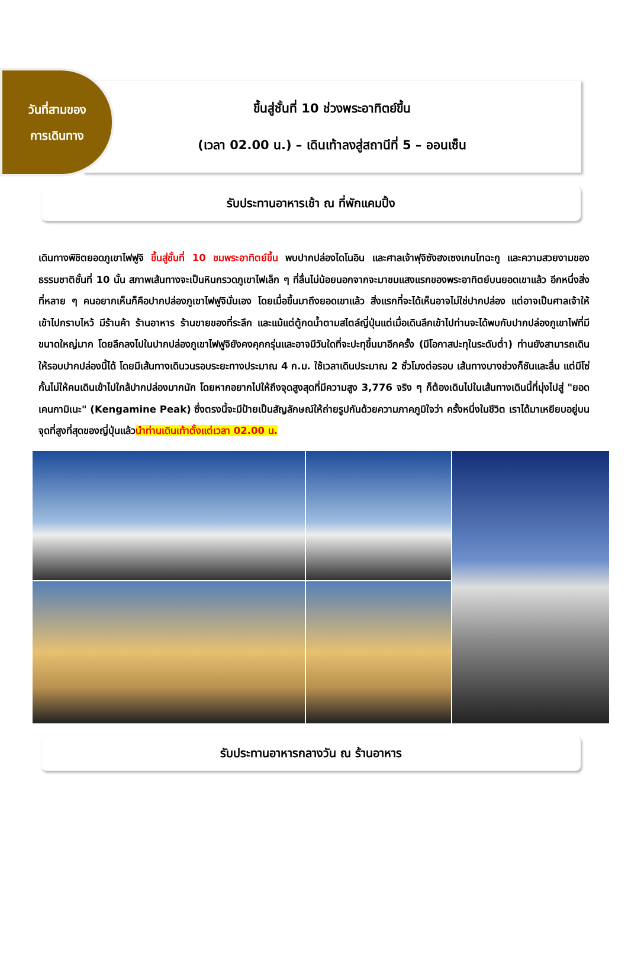ขึ้นสู่ชั้นที่ 10 ช่วงพระอาทิตย์ขึ้น
(เวลา 02.00 น.) – เดินเท้าลงสู่สถานีที่ 5 – ออนเซ็น
วันที่สามของ
การเดินทาง
รับประทานอาหารเช้า ณ ที่พักแคมปิ้ง
เดินทางพิชิตยอดภูเขาไฟฟูจิ ขึ้นสู่ชั้นที่ 10 ชมพระอาทิตย์ขึ้น พบปากปล่องไดโนอิน และศาลเจ้าฟุจิซังฮงเซงเกนไทฉะกู และความสวยงามของธรรมชาติชั้นที่ 10 นั้น สภาพเส้นทางจะเป็นหินกรวดภูเขาไฟเล็ก ๆ ที่ลื่นไม่น้อยนอกจากจะมาชมแสงแรกของพระอาทิตย์บนยอดเขาแล้ว อีกหนึ่งสิ่งที่หลาย ๆ คนอยากเห็นก็คือปากปล่องภูเขาไฟฟูจินั่นเอง โดยเมื่อขึ้นมาถึงยอดเขาแล้ว สิ่งแรกที่จะได้เห็นอาจไม่ใช่ปากปล่อง แต่อาจเป็นศาลเจ้าให้เข้าไปกราบไหว้ มีร้านค้า ร้านอาหาร ร้านขายของที่ระลึก และแม้แต่ตู้กดน้ำตามสไตล์ญี่ปุ่นแต่เมื่อเดินลึกเข้าไปท่านจะได้พบกับปากปล่องภูเขาไฟที่มีขนาดใหญ่มาก โดยลึกลงไปในปากปล่องภูเขาไฟฟูจิยังคงคุกกรุ่นและอาจมีวันใดที่จะปะทุขึ้นมาอีกครั้ง (มีโอกาสปะทุในระดับต่ำ) ท่านยังสามารถเดินให้รอบปากปล่องนี้ได้ โดยมีเส้นทางเดินวนรอบระยะทางประมาณ 4 ก.ม. ใช้เวลาเดินประมาณ 2 ชั่วโมงต่อรอบ เส้นทางบางช่วงก็ชันและลื่น แต่มีโซ่กั้นไม่ให้คนเดินเข้าไปใกล้ปากปล่องมากนัก โดยหากอยากไปให้ถึงจุดสูงสุดที่มีความสูง 3,776 จริง ๆ ก็ต้องเดินไปในเส้นทางเดินนี้ที่มุ่งไปสู่ "ยอดเคนกามิเนะ" (Kengamine Peak) ซึ่งตรงนี้จะมีป้ายเป็นสัญลักษณ์ให้ถ่ายรูปกันด้วยความภาคภูมิใจว่า ครั้งหนึ่งในชีวิต เราได้มาเหยียบอยู่บนจุดที่สูงที่สุดของญี่ปุ่นแล้วนำท่านเดินเท้าตั้งแต่เวลา 02.00 น.
รับประทานอาหารกลางวัน ณ ร้านอาหาร